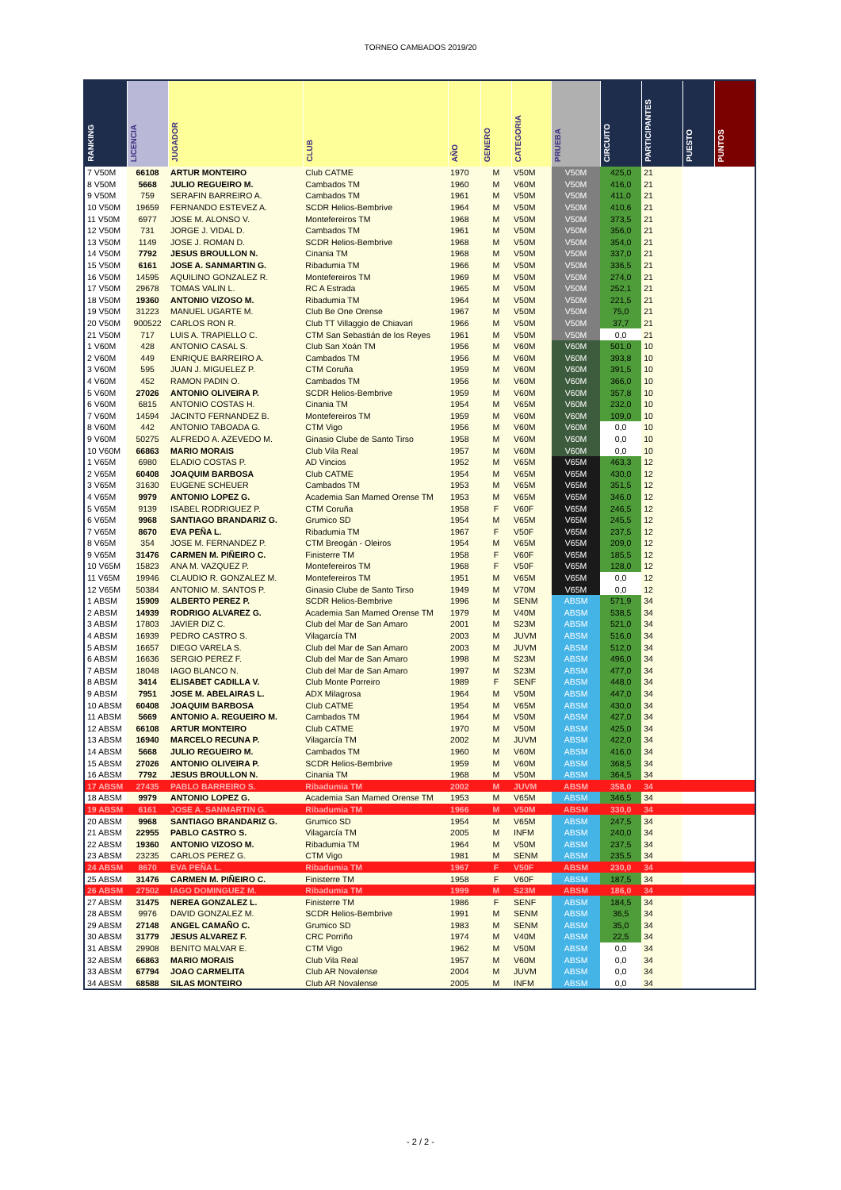TORNEO CAMBADOS 2019/20
| RANKING | LICENCIA | JUGADOR | CLUB | AÑO | GENERO | CATEGORIA | PRUEBA | CIRCUITO | PARTICIPANTES | PUESTO | PUNTOS |
| --- | --- | --- | --- | --- | --- | --- | --- | --- | --- | --- | --- |
| 7 V50M | 66108 | ARTUR MONTEIRO | Club CATME | 1970 | M | V50M | V50M | 425,0 | 21 | | |
| 8 V50M | 5668 | JULIO REGUEIRO M. | Cambados TM | 1960 | M | V60M | V50M | 416,0 | 21 | | |
| 9 V50M | 759 | SERAFIN BARREIRO A. | Cambados TM | 1961 | M | V50M | V50M | 411,0 | 21 | | |
| 10 V50M | 19659 | FERNANDO ESTEVEZ A. | SCDR Helios-Bembrive | 1964 | M | V50M | V50M | 410,6 | 21 | | |
| 11 V50M | 6977 | JOSE M. ALONSO V. | Montefereiros TM | 1968 | M | V50M | V50M | 373,5 | 21 | | |
| 12 V50M | 731 | JORGE J. VIDAL D. | Cambados TM | 1961 | M | V50M | V50M | 356,0 | 21 | | |
| 13 V50M | 1149 | JOSE J. ROMAN D. | SCDR Helios-Bembrive | 1968 | M | V50M | V50M | 354,0 | 21 | | |
| 14 V50M | 7792 | JESUS BROULLON N. | Cinania TM | 1968 | M | V50M | V50M | 337,0 | 21 | | |
| 15 V50M | 6161 | JOSE A. SANMARTIN G. | Ribadumia TM | 1966 | M | V50M | V50M | 336,5 | 21 | | |
| 16 V50M | 14595 | AQUILINO GONZALEZ R. | Montefereiros TM | 1969 | M | V50M | V50M | 274,0 | 21 | | |
| 17 V50M | 29678 | TOMAS VALIN L. | RC A Estrada | 1965 | M | V50M | V50M | 252,1 | 21 | | |
| 18 V50M | 19360 | ANTONIO VIZOSO M. | Ribadumia TM | 1964 | M | V50M | V50M | 221,5 | 21 | | |
| 19 V50M | 31223 | MANUEL UGARTE M. | Club Be One Orense | 1967 | M | V50M | V50M | 75,0 | 21 | | |
| 20 V50M | 900522 | CARLOS RON R. | Club TT Villaggio de Chiavari | 1966 | M | V50M | V50M | 37,7 | 21 | | |
| 21 V50M | 717 | LUIS A. TRAPIELLO C. | CTM San Sebastián de los Reyes | 1961 | M | V50M | V50M | 0,0 | 21 | | |
| 1 V60M | 428 | ANTONIO CASAL S. | Club San Xoán TM | 1956 | M | V60M | V60M | 501,0 | 10 | | |
| 2 V60M | 449 | ENRIQUE BARREIRO A. | Cambados TM | 1956 | M | V60M | V60M | 393,8 | 10 | | |
| 3 V60M | 595 | JUAN J. MIGUELEZ P. | CTM Coruña | 1959 | M | V60M | V60M | 391,5 | 10 | | |
| 4 V60M | 452 | RAMON PADIN O. | Cambados TM | 1956 | M | V60M | V60M | 366,0 | 10 | | |
| 5 V60M | 27026 | ANTONIO OLIVEIRA P. | SCDR Helios-Bembrive | 1959 | M | V60M | V60M | 357,8 | 10 | | |
| 6 V60M | 6815 | ANTONIO COSTAS H. | Cinania TM | 1954 | M | V65M | V60M | 232,0 | 10 | | |
| 7 V60M | 14594 | JACINTO FERNANDEZ B. | Montefereiros TM | 1959 | M | V60M | V60M | 109,0 | 10 | | |
| 8 V60M | 442 | ANTONIO TABOADA G. | CTM Vigo | 1956 | M | V60M | V60M | 0,0 | 10 | | |
| 9 V60M | 50275 | ALFREDO A. AZEVEDO M. | Ginasio Clube de Santo Tirso | 1958 | M | V60M | V60M | 0,0 | 10 | | |
| 10 V60M | 66863 | MARIO MORAIS | Club Vila Real | 1957 | M | V60M | V60M | 0,0 | 10 | | |
| 1 V65M | 6980 | ELADIO COSTAS P. | AD Vincios | 1952 | M | V65M | V65M | 463,3 | 12 | | |
| 2 V65M | 60408 | JOAQUIM BARBOSA | Club CATME | 1954 | M | V65M | V65M | 430,0 | 12 | | |
| 3 V65M | 31630 | EUGENE SCHEUER | Cambados TM | 1953 | M | V65M | V65M | 351,5 | 12 | | |
| 4 V65M | 9979 | ANTONIO LOPEZ G. | Academia San Mamed Orense TM | 1953 | M | V65M | V65M | 346,0 | 12 | | |
| 5 V65M | 9139 | ISABEL RODRIGUEZ P. | CTM Coruña | 1958 | F | V60F | V65M | 246,5 | 12 | | |
| 6 V65M | 9968 | SANTIAGO BRANDARIZ G. | Grumico SD | 1954 | M | V65M | V65M | 245,5 | 12 | | |
| 7 V65M | 8670 | EVA PEÑA L. | Ribadumia TM | 1967 | F | V50F | V65M | 237,5 | 12 | | |
| 8 V65M | 354 | JOSE M. FERNANDEZ P. | CTM Breogán - Oleiros | 1954 | M | V65M | V65M | 209,0 | 12 | | |
| 9 V65M | 31476 | CARMEN M. PIÑEIRO C. | Finisterre TM | 1958 | F | V60F | V65M | 185,5 | 12 | | |
| 10 V65M | 15823 | ANA M. VAZQUEZ P. | Montefereiros TM | 1968 | F | V50F | V65M | 128,0 | 12 | | |
| 11 V65M | 19946 | CLAUDIO R. GONZALEZ M. | Montefereiros TM | 1951 | M | V65M | V65M | 0,0 | 12 | | |
| 12 V65M | 50384 | ANTONIO M. SANTOS P. | Ginasio Clube de Santo Tirso | 1949 | M | V70M | V65M | 0,0 | 12 | | |
| 1 ABSM | 15909 | ALBERTO PEREZ P. | SCDR Helios-Bembrive | 1996 | M | SENM | ABSM | 571,9 | 34 | | |
| 2 ABSM | 14939 | RODRIGO ALVAREZ G. | Academia San Mamed Orense TM | 1979 | M | V40M | ABSM | 538,5 | 34 | | |
| 3 ABSM | 17803 | JAVIER DIZ C. | Club del Mar de San Amaro | 2001 | M | S23M | ABSM | 521,0 | 34 | | |
| 4 ABSM | 16939 | PEDRO CASTRO S. | Vilagarcía TM | 2003 | M | JUVM | ABSM | 516,0 | 34 | | |
| 5 ABSM | 16657 | DIEGO VARELA S. | Club del Mar de San Amaro | 2003 | M | JUVM | ABSM | 512,0 | 34 | | |
| 6 ABSM | 16636 | SERGIO PEREZ F. | Club del Mar de San Amaro | 1998 | M | S23M | ABSM | 496,0 | 34 | | |
| 7 ABSM | 18048 | IAGO BLANCO N. | Club del Mar de San Amaro | 1997 | M | S23M | ABSM | 477,0 | 34 | | |
| 8 ABSM | 3414 | ELISABET CADILLA V. | Club Monte Porreiro | 1989 | F | SENF | ABSM | 448,0 | 34 | | |
| 9 ABSM | 7951 | JOSE M. ABELAIRAS L. | ADX Milagrosa | 1964 | M | V50M | ABSM | 447,0 | 34 | | |
| 10 ABSM | 60408 | JOAQUIM BARBOSA | Club CATME | 1954 | M | V65M | ABSM | 430,0 | 34 | | |
| 11 ABSM | 5669 | ANTONIO A. REGUEIRO M. | Cambados TM | 1964 | M | V50M | ABSM | 427,0 | 34 | | |
| 12 ABSM | 66108 | ARTUR MONTEIRO | Club CATME | 1970 | M | V50M | ABSM | 425,0 | 34 | | |
| 13 ABSM | 16940 | MARCELO RECUNA P. | Vilagarcía TM | 2002 | M | JUVM | ABSM | 422,0 | 34 | | |
| 14 ABSM | 5668 | JULIO REGUEIRO M. | Cambados TM | 1960 | M | V60M | ABSM | 416,0 | 34 | | |
| 15 ABSM | 27026 | ANTONIO OLIVEIRA P. | SCDR Helios-Bembrive | 1959 | M | V60M | ABSM | 368,5 | 34 | | |
| 16 ABSM | 7792 | JESUS BROULLON N. | Cinania TM | 1968 | M | V50M | ABSM | 364,5 | 34 | | |
| 17 ABSM | 27435 | PABLO BARREIRO S. | Ribadumia TM | 2002 | M | JUVM | ABSM | 358,0 | 34 | | |
| 18 ABSM | 9979 | ANTONIO LOPEZ G. | Academia San Mamed Orense TM | 1953 | M | V65M | ABSM | 346,5 | 34 | | |
| 19 ABSM | 6161 | JOSE A. SANMARTIN G. | Ribadumia TM | 1966 | M | V50M | ABSM | 330,0 | 34 | | |
| 20 ABSM | 9968 | SANTIAGO BRANDARIZ G. | Grumico SD | 1954 | M | V65M | ABSM | 247,5 | 34 | | |
| 21 ABSM | 22955 | PABLO CASTRO S. | Vilagarcía TM | 2005 | M | INFM | ABSM | 240,0 | 34 | | |
| 22 ABSM | 19360 | ANTONIO VIZOSO M. | Ribadumia TM | 1964 | M | V50M | ABSM | 237,5 | 34 | | |
| 23 ABSM | 23235 | CARLOS PEREZ G. | CTM Vigo | 1981 | M | SENM | ABSM | 235,5 | 34 | | |
| 24 ABSM | 8670 | EVA PEÑA L. | Ribadumia TM | 1967 | F | V50F | ABSM | 230,0 | 34 | | |
| 25 ABSM | 31476 | CARMEN M. PIÑEIRO C. | Finisterre TM | 1958 | F | V60F | ABSM | 187,5 | 34 | | |
| 26 ABSM | 27502 | IAGO DOMINGUEZ M. | Ribadumia TM | 1999 | M | S23M | ABSM | 186,0 | 34 | | |
| 27 ABSM | 31475 | NEREA GONZALEZ L. | Finisterre TM | 1986 | F | SENF | ABSM | 184,5 | 34 | | |
| 28 ABSM | 9976 | DAVID GONZALEZ M. | SCDR Helios-Bembrive | 1991 | M | SENM | ABSM | 36,5 | 34 | | |
| 29 ABSM | 27148 | ANGEL CAMAÑO C. | Grumico SD | 1983 | M | SENM | ABSM | 35,0 | 34 | | |
| 30 ABSM | 31779 | JESUS ALVAREZ F. | CRC Porriño | 1974 | M | V40M | ABSM | 22,5 | 34 | | |
| 31 ABSM | 29908 | BENITO MALVAR E. | CTM Vigo | 1962 | M | V50M | ABSM | 0,0 | 34 | | |
| 32 ABSM | 66863 | MARIO MORAIS | Club Vila Real | 1957 | M | V60M | ABSM | 0,0 | 34 | | |
| 33 ABSM | 67794 | JOAO CARMELITA | Club AR Novalense | 2004 | M | JUVM | ABSM | 0,0 | 34 | | |
| 34 ABSM | 68588 | SILAS MONTEIRO | Club AR Novalense | 2005 | M | INFM | ABSM | 0,0 | 34 | | |
- 2 / 2 -